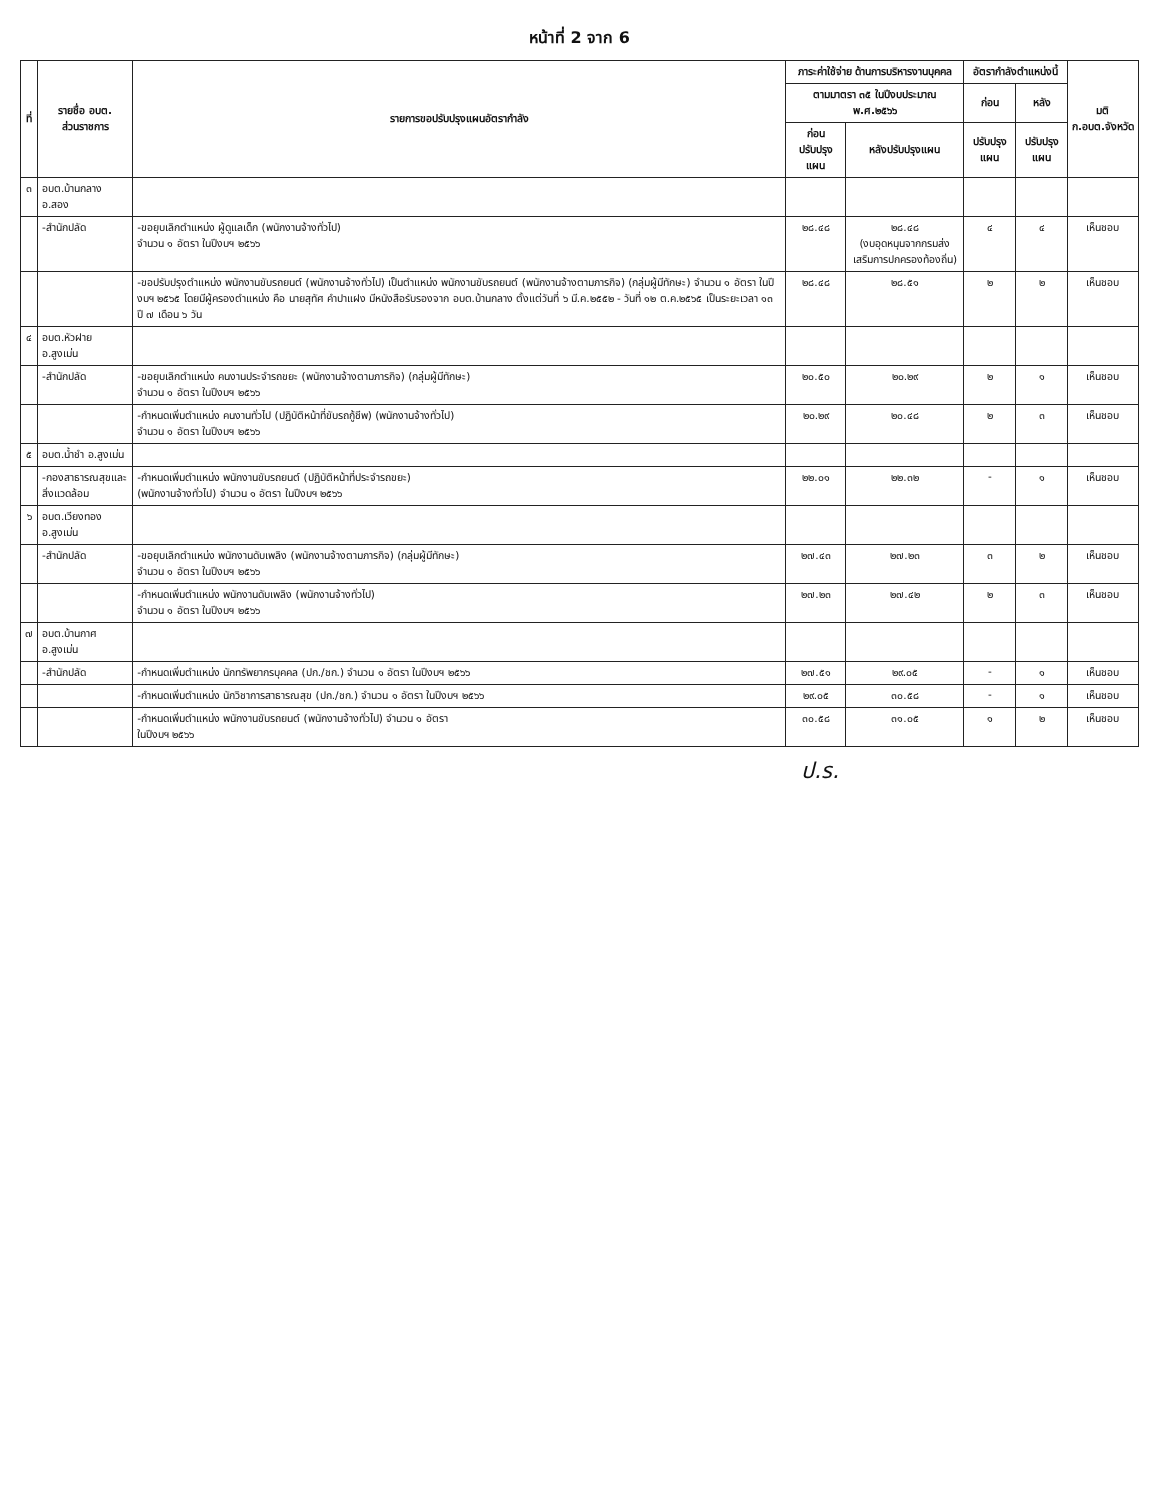หน้าที่ 2 จาก 6
| ที่ | รายชื่อ อบต. ส่วนราชการ | รายการขอปรับปรุงแผนอัตรากำลัง | ภาระค่าใช้จ่าย ด้านการบริหารงานบุคคล | | อัตรากำลังตำแหน่งนี้ | | มติ ก.อบต.จังหวัด |
| --- | --- | --- | --- | --- | --- | --- | --- |
| | | | ตามมาตรา ๓๕ ในปีงบประมาณ พ.ศ.๒๕๖๖ | | ก่อน | หลัง | |
| | | | ก่อนปรับปรุงแผน | หลังปรับปรุงแผน | ปรับปรุงแผน | ปรับปรุงแผน | |
| ๓ | อบต.บ้านกลาง อ.สอง | | | | | | |
| | -สำนักปลัด | -ขอยุบเลิกตำแหน่ง ผู้ดูแลเด็ก (พนักงานจ้างทั่วไป) จำนวน ๑ อัตรา ในปีงบฯ ๒๕๖๖ | ๒๘.๔๘ | ๒๘.๔๘ (งบอุดหนุนจากกรมส่งเสริมการปกครองท้องถิ่น) | ๔ | ๔ | เห็นชอบ |
| | | -ขอปรับปรุงตำแหน่ง พนักงานขับรถยนต์ (พนักงานจ้างทั่วไป) เป็นตำแหน่ง พนักงานขับรถยนต์ (พนักงานจ้างตามภารกิจ) (กลุ่มผู้มีทักษะ) จำนวน ๑ อัตรา ในปีงบฯ ๒๕๖๕ โดยมีผู้ครองตำแหน่ง คือ นายสุทัศ คำปาแฝง มีหนังสือรับรองจาก อบต.บ้านกลาง ตั้งแต่วันที่ ๖ มี.ค.๒๕๕๒ - วันที่ ๑๒ ต.ค.๒๕๖๕ เป็นระยะเวลา ๑๓ ปี ๗ เดือน ๖ วัน | ๒๘.๔๘ | ๒๘.๕๑ | ๒ | ๒ | เห็นชอบ |
| ๔ | อบต.หัวฝาย อ.สูงเม่น | | | | | | |
| | -สำนักปลัด | -ขอยุบเลิกตำแหน่ง คนงานประจำรถขยะ (พนักงานจ้างตามภารกิจ) (กลุ่มผู้มีทักษะ) จำนวน ๑ อัตรา ในปีงบฯ ๒๕๖๖ | ๒๐.๕๐ | ๒๐.๒๙ | ๒ | ๑ | เห็นชอบ |
| | | -กำหนดเพิ่มตำแหน่ง คนงานทั่วไป (ปฏิบัติหน้าที่ขับรถกู้ชีพ) (พนักงานจ้างทั่วไป) จำนวน ๑ อัตรา ในปีงบฯ ๒๕๖๖ | ๒๐.๒๙ | ๒๐.๔๘ | ๒ | ๓ | เห็นชอบ |
| ๕ | อบต.น้ำชำ อ.สูงเม่น | | | | | | |
| | -กองสาธารณสุขและสิ่งแวดล้อม | -กำหนดเพิ่มตำแหน่ง พนักงานขับรถยนต์ (ปฏิบัติหน้าที่ประจำรถขยะ) (พนักงานจ้างทั่วไป) จำนวน ๑ อัตรา ในปีงบฯ ๒๕๖๖ | ๒๒.๐๑ | ๒๒.๓๒ | - | ๑ | เห็นชอบ |
| ๖ | อบต.เวียงทอง อ.สูงเม่น | | | | | | |
| | -สำนักปลัด | -ขอยุบเลิกตำแหน่ง พนักงานดับเพลิง (พนักงานจ้างตามภารกิจ) (กลุ่มผู้มีทักษะ) จำนวน ๑ อัตรา ในปีงบฯ ๒๕๖๖ | ๒๗.๔๓ | ๒๗.๒๓ | ๓ | ๒ | เห็นชอบ |
| | | -กำหนดเพิ่มตำแหน่ง พนักงานดับเพลิง (พนักงานจ้างทั่วไป) จำนวน ๑ อัตรา ในปีงบฯ ๒๕๖๖ | ๒๗.๒๓ | ๒๗.๔๒ | ๒ | ๓ | เห็นชอบ |
| ๗ | อบต.บ้านกาศ อ.สูงเม่น | | | | | | |
| | -สำนักปลัด | -กำหนดเพิ่มตำแหน่ง นักทรัพยากรบุคคล (ปก./ชก.) จำนวน ๑ อัตรา ในปีงบฯ ๒๕๖๖ | ๒๗.๕๑ | ๒๙.๐๕ | - | ๑ | เห็นชอบ |
| | | -กำหนดเพิ่มตำแหน่ง นักวิชาการสาธารณสุข (ปก./ชก.) จำนวน ๑ อัตรา ในปีงบฯ ๒๕๖๖ | ๒๙.๐๕ | ๓๐.๕๘ | - | ๑ | เห็นชอบ |
| | | -กำหนดเพิ่มตำแหน่ง พนักงานขับรถยนต์ (พนักงานจ้างทั่วไป) จำนวน ๑ อัตรา ในปีงบฯ ๒๕๖๖ | ๓๐.๕๘ | ๓๑.๐๕ | ๑ | ๒ | เห็นชอบ |
ป.ร.